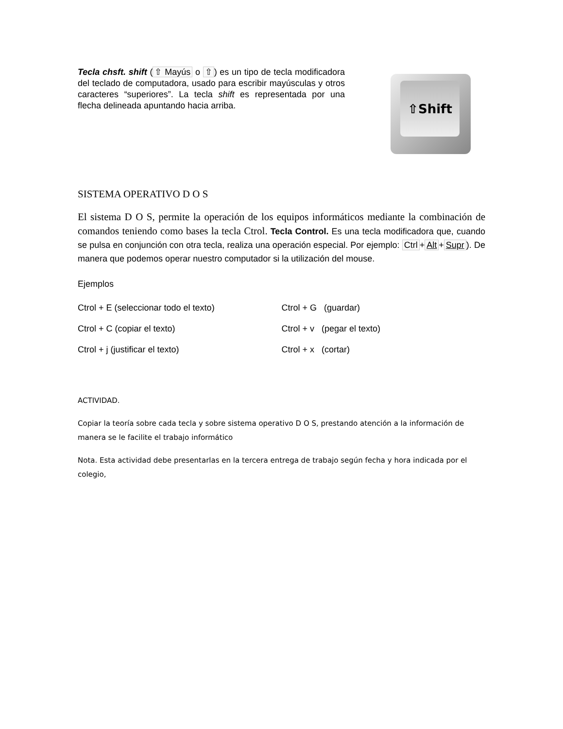Tecla chsft. shift (⇧ Mayús o ⇧) es un tipo de tecla modificadora del teclado de computadora, usado para escribir mayúsculas y otros caracteres “superiores”. La tecla shift es representada por una flecha delineada apuntando hacia arriba.
⇧Shift
SISTEMA OPERATIVO D O S
El sistema D O S, permite la operación de los equipos informáticos mediante la combinación de comandos teniendo como bases la tecla Ctrol. Tecla Control. Es una tecla modificadora que, cuando se pulsa en conjunción con otra tecla, realiza una operación especial. Por ejemplo: Ctrl + Alt + Supr). De manera que podemos operar nuestro computador si la utilización del mouse.
Ejemplos
Ctrol + E (seleccionar todo el texto) Ctrol + G (guardar)
Ctrol + C (copiar el texto) Ctrol + v (pegar el texto)
Ctrol + j (justificar el texto) Ctrol + x (cortar)
ACTIVIDAD.
Copiar la teoría sobre cada tecla y sobre sistema operativo D O S, prestando atención a la información de manera se le facilite el trabajo informático
Nota. Esta actividad debe presentarlas en la tercera entrega de trabajo según fecha y hora indicada por el colegio,